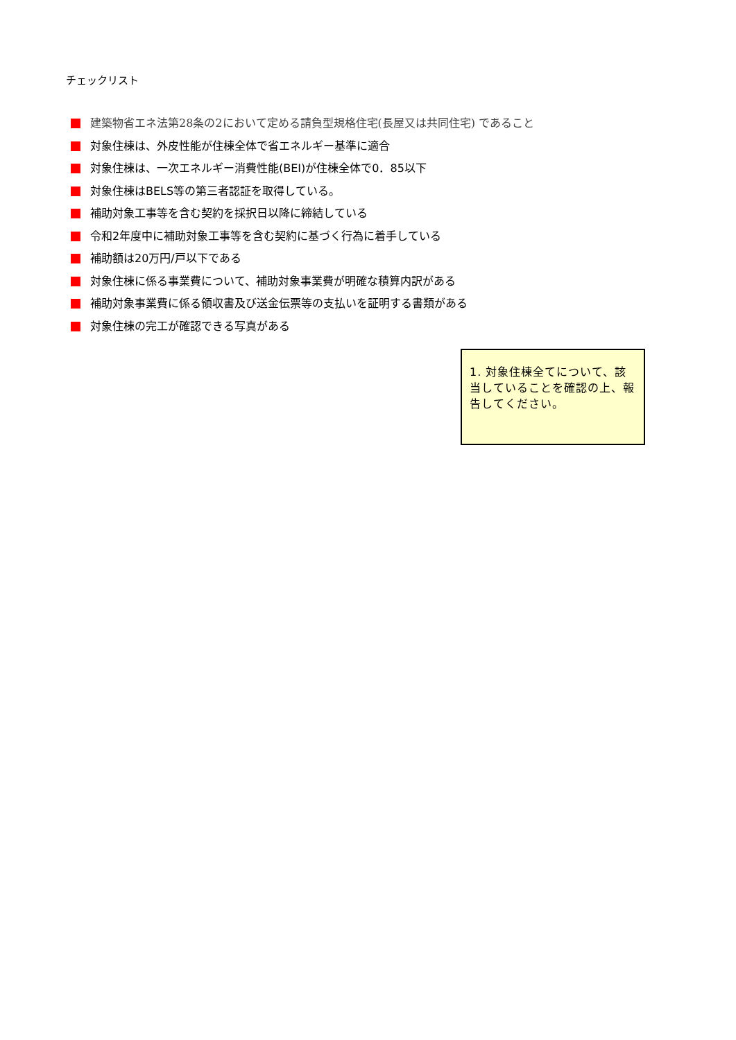チェックリスト
建築物省エネ法第28条の2において定める請負型規格住宅(長屋又は共同住宅) であること
対象住棟は、外皮性能が住棟全体で省エネルギー基準に適合
対象住棟は、一次エネルギー消費性能(BEI)が住棟全体で0．85以下
対象住棟はBELS等の第三者認証を取得している。
補助対象工事等を含む契約を採択日以降に締結している
令和2年度中に補助対象工事等を含む契約に基づく行為に着手している
補助額は20万円/戸以下である
対象住棟に係る事業費について、補助対象事業費が明確な積算内訳がある
補助対象事業費に係る領収書及び送金伝票等の支払いを証明する書類がある
対象住棟の完工が確認できる写真がある
1. 対象住棟全てについて、該当していることを確認の上、報告してください。